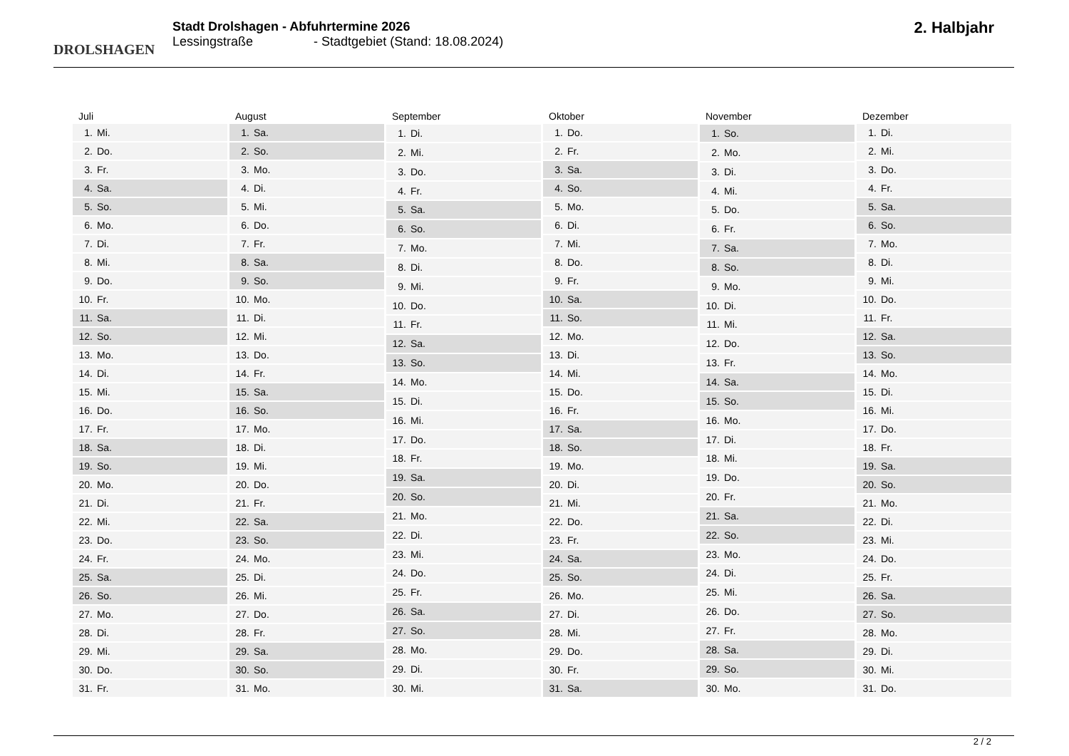DROLSHAGEN
Stadt Drolshagen - Abfuhrtermine 2026
Lessingstraße - Stadtgebiet (Stand: 18.08.2024)
2. Halbjahr
| Juli | |
| --- | --- |
| 1. | Mi. |
| 2. | Do. |
| 3. | Fr. |
| 4. | Sa. |
| 5. | So. |
| 6. | Mo. |
| 7. | Di. |
| 8. | Mi. |
| 9. | Do. |
| 10. | Fr. |
| 11. | Sa. |
| 12. | So. |
| 13. | Mo. |
| 14. | Di. |
| 15. | Mi. |
| 16. | Do. |
| 17. | Fr. |
| 18. | Sa. |
| 19. | So. |
| 20. | Mo. |
| 21. | Di. |
| 22. | Mi. |
| 23. | Do. |
| 24. | Fr. |
| 25. | Sa. |
| 26. | So. |
| 27. | Mo. |
| 28. | Di. |
| 29. | Mi. |
| 30. | Do. |
| 31. | Fr. |
| August | |
| --- | --- |
| 1. | Sa. |
| 2. | So. |
| 3. | Mo. |
| 4. | Di. |
| 5. | Mi. |
| 6. | Do. |
| 7. | Fr. |
| 8. | Sa. |
| 9. | So. |
| 10. | Mo. |
| 11. | Di. |
| 12. | Mi. |
| 13. | Do. |
| 14. | Fr. |
| 15. | Sa. |
| 16. | So. |
| 17. | Mo. |
| 18. | Di. |
| 19. | Mi. |
| 20. | Do. |
| 21. | Fr. |
| 22. | Sa. |
| 23. | So. |
| 24. | Mo. |
| 25. | Di. |
| 26. | Mi. |
| 27. | Do. |
| 28. | Fr. |
| 29. | Sa. |
| 30. | So. |
| 31. | Mo. |
| September | |
| --- | --- |
| 1. | Di. |
| 2. | Mi. |
| 3. | Do. |
| 4. | Fr. |
| 5. | Sa. |
| 6. | So. |
| 7. | Mo. |
| 8. | Di. |
| 9. | Mi. |
| 10. | Do. |
| 11. | Fr. |
| 12. | Sa. |
| 13. | So. |
| 14. | Mo. |
| 15. | Di. |
| 16. | Mi. |
| 17. | Do. |
| 18. | Fr. |
| 19. | Sa. |
| 20. | So. |
| 21. | Mo. |
| 22. | Di. |
| 23. | Mi. |
| 24. | Do. |
| 25. | Fr. |
| 26. | Sa. |
| 27. | So. |
| 28. | Mo. |
| 29. | Di. |
| 30. | Mi. |
| Oktober | |
| --- | --- |
| 1. | Do. |
| 2. | Fr. |
| 3. | Sa. |
| 4. | So. |
| 5. | Mo. |
| 6. | Di. |
| 7. | Mi. |
| 8. | Do. |
| 9. | Fr. |
| 10. | Sa. |
| 11. | So. |
| 12. | Mo. |
| 13. | Di. |
| 14. | Mi. |
| 15. | Do. |
| 16. | Fr. |
| 17. | Sa. |
| 18. | So. |
| 19. | Mo. |
| 20. | Di. |
| 21. | Mi. |
| 22. | Do. |
| 23. | Fr. |
| 24. | Sa. |
| 25. | So. |
| 26. | Mo. |
| 27. | Di. |
| 28. | Mi. |
| 29. | Do. |
| 30. | Fr. |
| 31. | Sa. |
| November | |
| --- | --- |
| 1. | So. |
| 2. | Mo. |
| 3. | Di. |
| 4. | Mi. |
| 5. | Do. |
| 6. | Fr. |
| 7. | Sa. |
| 8. | So. |
| 9. | Mo. |
| 10. | Di. |
| 11. | Mi. |
| 12. | Do. |
| 13. | Fr. |
| 14. | Sa. |
| 15. | So. |
| 16. | Mo. |
| 17. | Di. |
| 18. | Mi. |
| 19. | Do. |
| 20. | Fr. |
| 21. | Sa. |
| 22. | So. |
| 23. | Mo. |
| 24. | Di. |
| 25. | Mi. |
| 26. | Do. |
| 27. | Fr. |
| 28. | Sa. |
| 29. | So. |
| 30. | Mo. |
| Dezember | |
| --- | --- |
| 1. | Di. |
| 2. | Mi. |
| 3. | Do. |
| 4. | Fr. |
| 5. | Sa. |
| 6. | So. |
| 7. | Mo. |
| 8. | Di. |
| 9. | Mi. |
| 10. | Do. |
| 11. | Fr. |
| 12. | Sa. |
| 13. | So. |
| 14. | Mo. |
| 15. | Di. |
| 16. | Mi. |
| 17. | Do. |
| 18. | Fr. |
| 19. | Sa. |
| 20. | So. |
| 21. | Mo. |
| 22. | Di. |
| 23. | Mi. |
| 24. | Do. |
| 25. | Fr. |
| 26. | Sa. |
| 27. | So. |
| 28. | Mo. |
| 29. | Di. |
| 30. | Mi. |
| 31. | Do. |
2 / 2